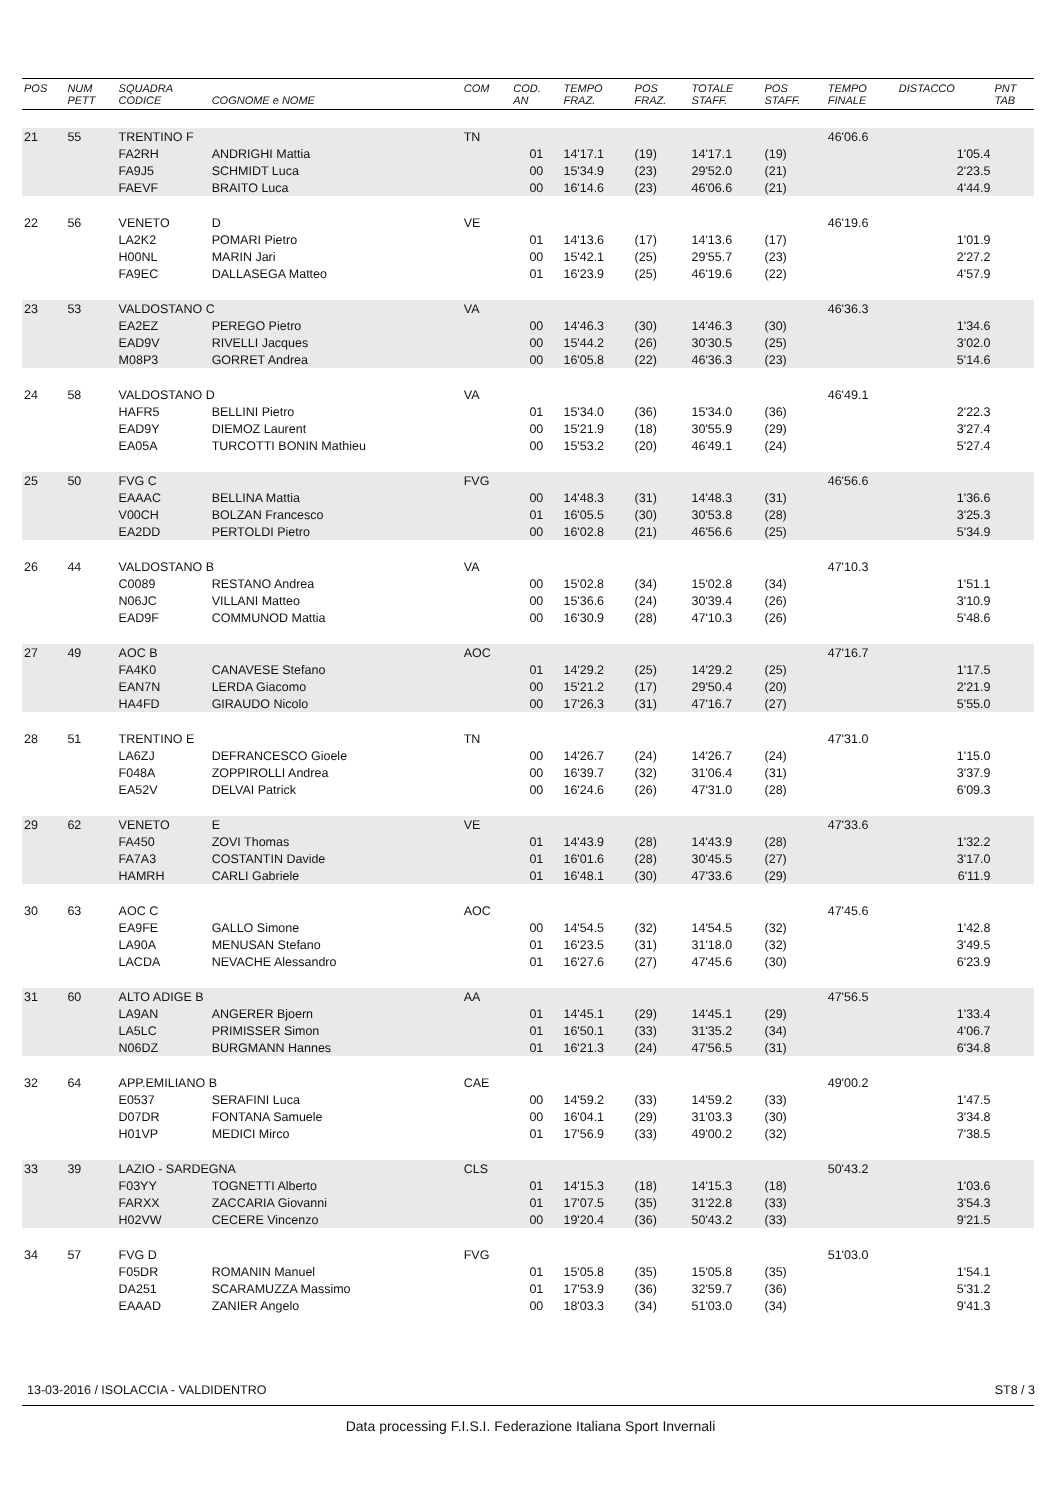| POS | NUM PETT | SQUADRA CODICE | COGNOME e NOME | COM | COD. AN | TEMPO FRAZ. | POS FRAZ. | TOTALE STAFF. | POS STAFF. | TEMPO FINALE | DISTACCO | PNT TAB |
| --- | --- | --- | --- | --- | --- | --- | --- | --- | --- | --- | --- | --- |
| 21 | 55 | TRENTINO F | | TN | | | | | | 46'06.6 | | |
| | | FA2RH | ANDRIGHI Mattia | | 01 | 14'17.1 | (19) | 14'17.1 | (19) | | 1'05.4 | |
| | | FA9J5 | SCHMIDT Luca | | 00 | 15'34.9 | (23) | 29'52.0 | (21) | | 2'23.5 | |
| | | FAEVF | BRAITO Luca | | 00 | 16'14.6 | (23) | 46'06.6 | (21) | | 4'44.9 | |
| 22 | 56 | VENETO | D | VE | | | | | | 46'19.6 | | |
| | | LA2K2 | POMARI Pietro | | 01 | 14'13.6 | (17) | 14'13.6 | (17) | | 1'01.9 | |
| | | H00NL | MARIN Jari | | 00 | 15'42.1 | (25) | 29'55.7 | (23) | | 2'27.2 | |
| | | FA9EC | DALLASEGA Matteo | | 01 | 16'23.9 | (25) | 46'19.6 | (22) | | 4'57.9 | |
| 23 | 53 | VALDOSTANO C | | VA | | | | | | 46'36.3 | | |
| | | EA2EZ | PEREGO Pietro | | 00 | 14'46.3 | (30) | 14'46.3 | (30) | | 1'34.6 | |
| | | EAD9V | RIVELLI Jacques | | 00 | 15'44.2 | (26) | 30'30.5 | (25) | | 3'02.0 | |
| | | M08P3 | GORRET Andrea | | 00 | 16'05.8 | (22) | 46'36.3 | (23) | | 5'14.6 | |
| 24 | 58 | VALDOSTANO D | | VA | | | | | | 46'49.1 | | |
| | | HAFR5 | BELLINI Pietro | | 01 | 15'34.0 | (36) | 15'34.0 | (36) | | 2'22.3 | |
| | | EAD9Y | DIEMOZ Laurent | | 00 | 15'21.9 | (18) | 30'55.9 | (29) | | 3'27.4 | |
| | | EA05A | TURCOTTI BONIN Mathieu | | 00 | 15'53.2 | (20) | 46'49.1 | (24) | | 5'27.4 | |
| 25 | 50 | FVG C | | FVG | | | | | | 46'56.6 | | |
| | | EAAAC | BELLINA Mattia | | 00 | 14'48.3 | (31) | 14'48.3 | (31) | | 1'36.6 | |
| | | V00CH | BOLZAN Francesco | | 01 | 16'05.5 | (30) | 30'53.8 | (28) | | 3'25.3 | |
| | | EA2DD | PERTOLDI Pietro | | 00 | 16'02.8 | (21) | 46'56.6 | (25) | | 5'34.9 | |
| 26 | 44 | VALDOSTANO B | | VA | | | | | | 47'10.3 | | |
| | | C0089 | RESTANO Andrea | | 00 | 15'02.8 | (34) | 15'02.8 | (34) | | 1'51.1 | |
| | | N06JC | VILLANI Matteo | | 00 | 15'36.6 | (24) | 30'39.4 | (26) | | 3'10.9 | |
| | | EAD9F | COMMUNOD Mattia | | 00 | 16'30.9 | (28) | 47'10.3 | (26) | | 5'48.6 | |
| 27 | 49 | AOC B | | AOC | | | | | | 47'16.7 | | |
| | | FA4K0 | CANAVESE Stefano | | 01 | 14'29.2 | (25) | 14'29.2 | (25) | | 1'17.5 | |
| | | EAN7N | LERDA Giacomo | | 00 | 15'21.2 | (17) | 29'50.4 | (20) | | 2'21.9 | |
| | | HA4FD | GIRAUDO Nicolo | | 00 | 17'26.3 | (31) | 47'16.7 | (27) | | 5'55.0 | |
| 28 | 51 | TRENTINO E | | TN | | | | | | 47'31.0 | | |
| | | LA6ZJ | DEFRANCESCO Gioele | | 00 | 14'26.7 | (24) | 14'26.7 | (24) | | 1'15.0 | |
| | | F048A | ZOPPIROLLI Andrea | | 00 | 16'39.7 | (32) | 31'06.4 | (31) | | 3'37.9 | |
| | | EA52V | DELVAI Patrick | | 00 | 16'24.6 | (26) | 47'31.0 | (28) | | 6'09.3 | |
| 29 | 62 | VENETO | E | VE | | | | | | 47'33.6 | | |
| | | FA450 | ZOVI Thomas | | 01 | 14'43.9 | (28) | 14'43.9 | (28) | | 1'32.2 | |
| | | FA7A3 | COSTANTIN Davide | | 01 | 16'01.6 | (28) | 30'45.5 | (27) | | 3'17.0 | |
| | | HAMRH | CARLI Gabriele | | 01 | 16'48.1 | (30) | 47'33.6 | (29) | | 6'11.9 | |
| 30 | 63 | AOC C | | AOC | | | | | | 47'45.6 | | |
| | | EA9FE | GALLO Simone | | 00 | 14'54.5 | (32) | 14'54.5 | (32) | | 1'42.8 | |
| | | LA90A | MENUSAN Stefano | | 01 | 16'23.5 | (31) | 31'18.0 | (32) | | 3'49.5 | |
| | | LACDA | NEVACHE Alessandro | | 01 | 16'27.6 | (27) | 47'45.6 | (30) | | 6'23.9 | |
| 31 | 60 | ALTO ADIGE B | | AA | | | | | | 47'56.5 | | |
| | | LA9AN | ANGERER Bjoern | | 01 | 14'45.1 | (29) | 14'45.1 | (29) | | 1'33.4 | |
| | | LA5LC | PRIMISSER Simon | | 01 | 16'50.1 | (33) | 31'35.2 | (34) | | 4'06.7 | |
| | | N06DZ | BURGMANN Hannes | | 01 | 16'21.3 | (24) | 47'56.5 | (31) | | 6'34.8 | |
| 32 | 64 | APP.EMILIANO B | | CAE | | | | | | 49'00.2 | | |
| | | E0537 | SERAFINI Luca | | 00 | 14'59.2 | (33) | 14'59.2 | (33) | | 1'47.5 | |
| | | D07DR | FONTANA Samuele | | 00 | 16'04.1 | (29) | 31'03.3 | (30) | | 3'34.8 | |
| | | H01VP | MEDICI Mirco | | 01 | 17'56.9 | (33) | 49'00.2 | (32) | | 7'38.5 | |
| 33 | 39 | LAZIO - SARDEGNA | | CLS | | | | | | 50'43.2 | | |
| | | F03YY | TOGNETTI Alberto | | 01 | 14'15.3 | (18) | 14'15.3 | (18) | | 1'03.6 | |
| | | FARXX | ZACCARIA Giovanni | | 01 | 17'07.5 | (35) | 31'22.8 | (33) | | 3'54.3 | |
| | | H02VW | CECERE Vincenzo | | 00 | 19'20.4 | (36) | 50'43.2 | (33) | | 9'21.5 | |
| 34 | 57 | FVG D | | FVG | | | | | | 51'03.0 | | |
| | | F05DR | ROMANIN Manuel | | 01 | 15'05.8 | (35) | 15'05.8 | (35) | | 1'54.1 | |
| | | DA251 | SCARAMUZZA Massimo | | 01 | 17'53.9 | (36) | 32'59.7 | (36) | | 5'31.2 | |
| | | EAAAD | ZANIER Angelo | | 00 | 18'03.3 | (34) | 51'03.0 | (34) | | 9'41.3 | |
13-03-2016 / ISOLACCIA - VALDIDENTRO ST8 / 3
Data processing F.I.S.I. Federazione Italiana Sport Invernali